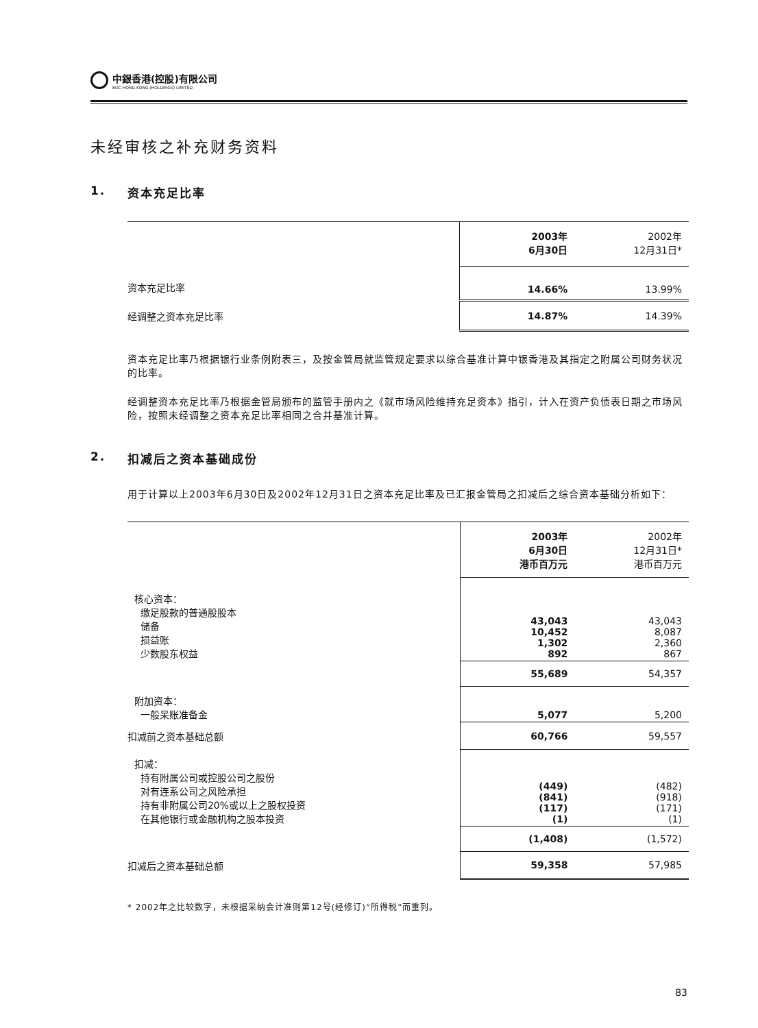中銀香港(控股)有限公司
BOC HONG KONG (HOLDINGS) LIMITED
未经审核之补充财务资料
1. 资本充足比率
| | 2003年 6月30日 | 2002年 12月31日* |
| 资本充足比率 | 14.66% | 13.99% |
| 经调整之资本充足比率 | 14.87% | 14.39% |
资本充足比率乃根据银行业条例附表三，及按金管局就监管规定要求以综合基准计算中银香港及其指定之附属公司财务状况的比率。
经调整资本充足比率乃根据金管局颁布的监管手册内之《就市场风险维持充足资本》指引，计入在资产负债表日期之市场风险，按照未经调整之资本充足比率相同之合并基准计算。
2. 扣减后之资本基础成份
用于计算以上2003年6月30日及2002年12月31日之资本充足比率及已汇报金管局之扣减后之综合资本基础分析如下：
| | 2003年 6月30日 港币百万元 | 2002年 12月31日* 港币百万元 |
| 核心资本： 缴足股款的普通股股本 储备 损益账 少数股东权益 | 43,043 10,452 1,302 892 | 43,043 8,087 2,360 867 |
| | 55,689 | 54,357 |
| 附加资本： 一般呆账准备金 | 5,077 | 5,200 |
| 扣减前之资本基础总额 | 60,766 | 59,557 |
| 扣减： 持有附属公司或控股公司之股份 对有连系公司之风险承担 持有非附属公司20%或以上之股权投资 在其他银行或金融机构之股本投资 | (449) (841) (117) (1) | (482) (918) (171) (1) |
| | (1,408) | (1,572) |
| 扣减后之资本基础总额 | 59,358 | 57,985 |
* 2002年之比较数字，未根据采纳会计准则第12号(经修订)“所得税”而重列。
83